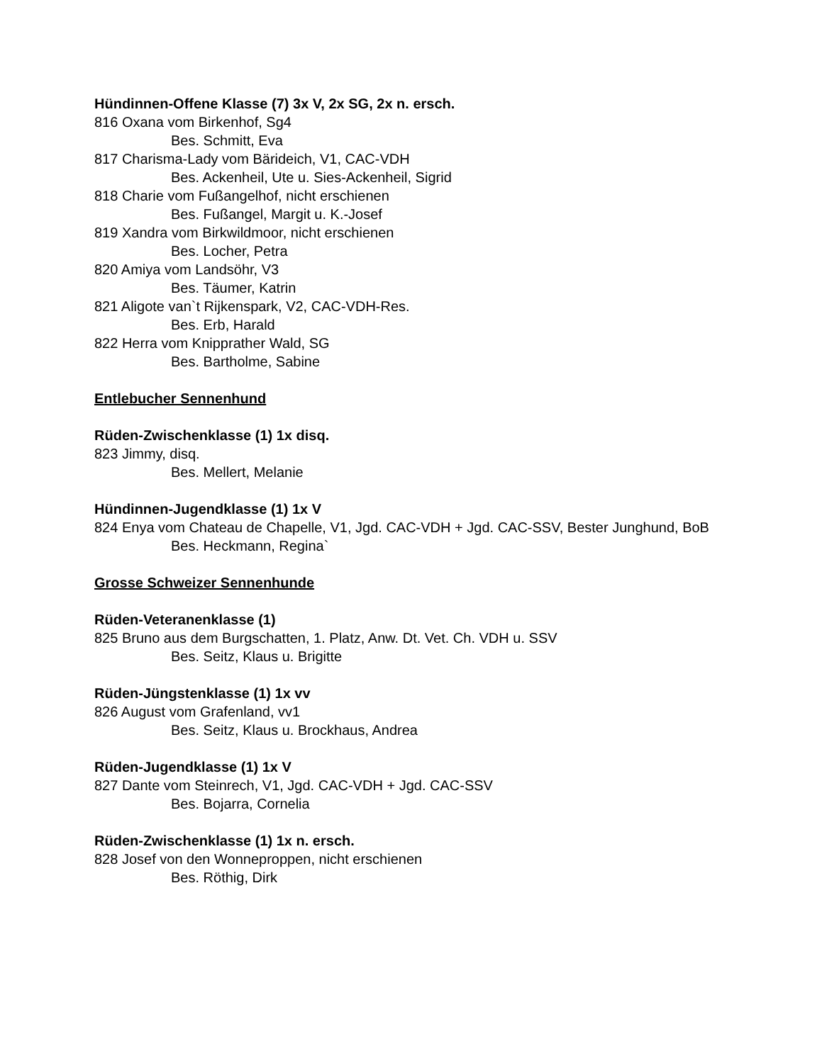Hündinnen-Offene Klasse (7) 3x V, 2x SG, 2x n. ersch.
816 Oxana vom Birkenhof, Sg4
Bes. Schmitt, Eva
817 Charisma-Lady vom Bärideich, V1, CAC-VDH
Bes. Ackenheil, Ute u. Sies-Ackenheil, Sigrid
818 Charie vom Fußangelhof, nicht erschienen
Bes. Fußangel, Margit u. K.-Josef
819 Xandra vom Birkwildmoor, nicht erschienen
Bes. Locher, Petra
820 Amiya vom Landsöhr, V3
Bes. Täumer, Katrin
821 Aligote van`t Rijkenspark, V2, CAC-VDH-Res.
Bes. Erb, Harald
822 Herra vom Knipprather Wald, SG
Bes. Bartholme, Sabine
Entlebucher Sennenhund
Rüden-Zwischenklasse (1) 1x disq.
823 Jimmy, disq.
Bes. Mellert, Melanie
Hündinnen-Jugendklasse (1) 1x V
824 Enya vom Chateau de Chapelle, V1, Jgd. CAC-VDH + Jgd. CAC-SSV, Bester Junghund, BoB
Bes. Heckmann, Regina`
Grosse Schweizer Sennenhunde
Rüden-Veteranenklasse (1)
825 Bruno aus dem Burgschatten, 1. Platz, Anw. Dt. Vet. Ch. VDH u. SSV
Bes. Seitz, Klaus u. Brigitte
Rüden-Jüngstenklasse (1) 1x vv
826 August vom Grafenland, vv1
Bes. Seitz, Klaus u. Brockhaus, Andrea
Rüden-Jugendklasse (1) 1x V
827 Dante vom Steinrech, V1, Jgd. CAC-VDH + Jgd. CAC-SSV
Bes. Bojarra, Cornelia
Rüden-Zwischenklasse (1) 1x n. ersch.
828 Josef von den Wonneproppen, nicht erschienen
Bes. Röthig, Dirk